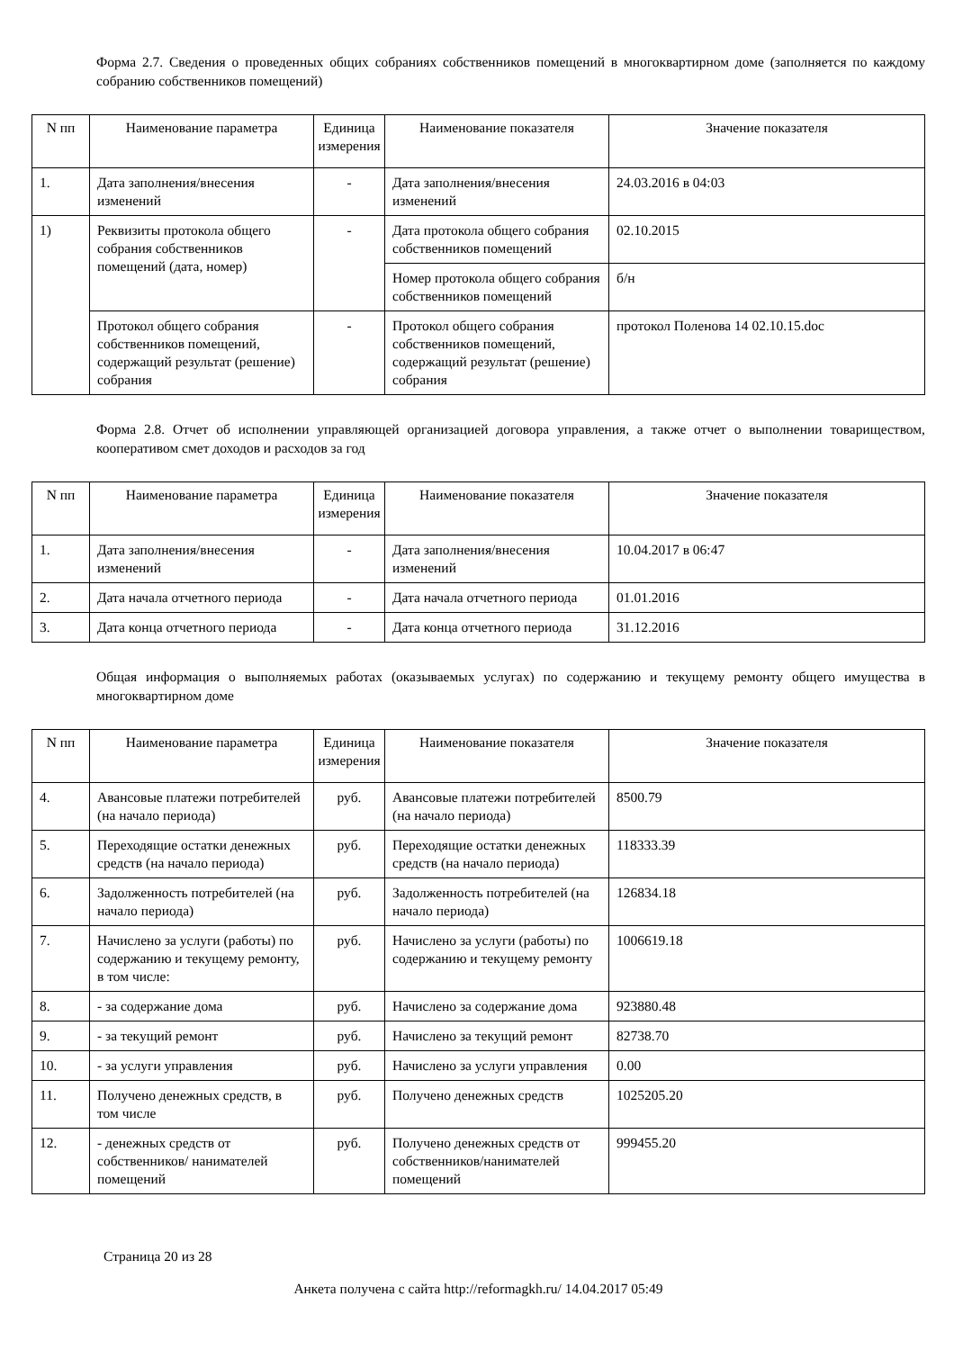Форма 2.7. Сведения о проведенных общих собраниях собственников помещений в многоквартирном доме (заполняется по каждому собранию собственников помещений)
| N пп | Наименование параметра | Единица измерения | Наименование показателя | Значение показателя |
| --- | --- | --- | --- | --- |
| 1. | Дата заполнения/внесения изменений | - | Дата заполнения/внесения изменений | 24.03.2016 в 04:03 |
| 1) | Реквизиты протокола общего собрания собственников помещений (дата, номер) | - | Дата протокола общего собрания собственников помещений | 02.10.2015 |
| | | | Номер протокола общего собрания собственников помещений | б/н |
| | Протокол общего собрания собственников помещений, содержащий результат (решение) собрания | - | Протокол общего собрания собственников помещений, содержащий результат (решение) собрания | протокол Поленова 14 02.10.15.doc |
Форма 2.8. Отчет об исполнении управляющей организацией договора управления, а также отчет о выполнении товариществом, кооперативом смет доходов и расходов за год
| N пп | Наименование параметра | Единица измерения | Наименование показателя | Значение показателя |
| --- | --- | --- | --- | --- |
| 1. | Дата заполнения/внесения изменений | - | Дата заполнения/внесения изменений | 10.04.2017 в 06:47 |
| 2. | Дата начала отчетного периода | - | Дата начала отчетного периода | 01.01.2016 |
| 3. | Дата конца отчетного периода | - | Дата конца отчетного периода | 31.12.2016 |
Общая информация о выполняемых работах (оказываемых услугах) по содержанию и текущему ремонту общего имущества в многоквартирном доме
| N пп | Наименование параметра | Единица измерения | Наименование показателя | Значение показателя |
| --- | --- | --- | --- | --- |
| 4. | Авансовые платежи потребителей (на начало периода) | руб. | Авансовые платежи потребителей (на начало периода) | 8500.79 |
| 5. | Переходящие остатки денежных средств (на начало периода) | руб. | Переходящие остатки денежных средств (на начало периода) | 118333.39 |
| 6. | Задолженность потребителей (на начало периода) | руб. | Задолженность потребителей (на начало периода) | 126834.18 |
| 7. | Начислено за услуги (работы) по содержанию и текущему ремонту, в том числе: | руб. | Начислено за услуги (работы) по содержанию и текущему ремонту | 1006619.18 |
| 8. | - за содержание дома | руб. | Начислено за содержание дома | 923880.48 |
| 9. | - за текущий ремонт | руб. | Начислено за текущий ремонт | 82738.70 |
| 10. | - за услуги управления | руб. | Начислено за услуги управления | 0.00 |
| 11. | Получено денежных средств, в том числе | руб. | Получено денежных средств | 1025205.20 |
| 12. | - денежных средств от собственников/ нанимателей помещений | руб. | Получено денежных средств от собственников/нанимателей помещений | 999455.20 |
Страница 20 из 28
Анкета получена с сайта http://reformagkh.ru/ 14.04.2017 05:49